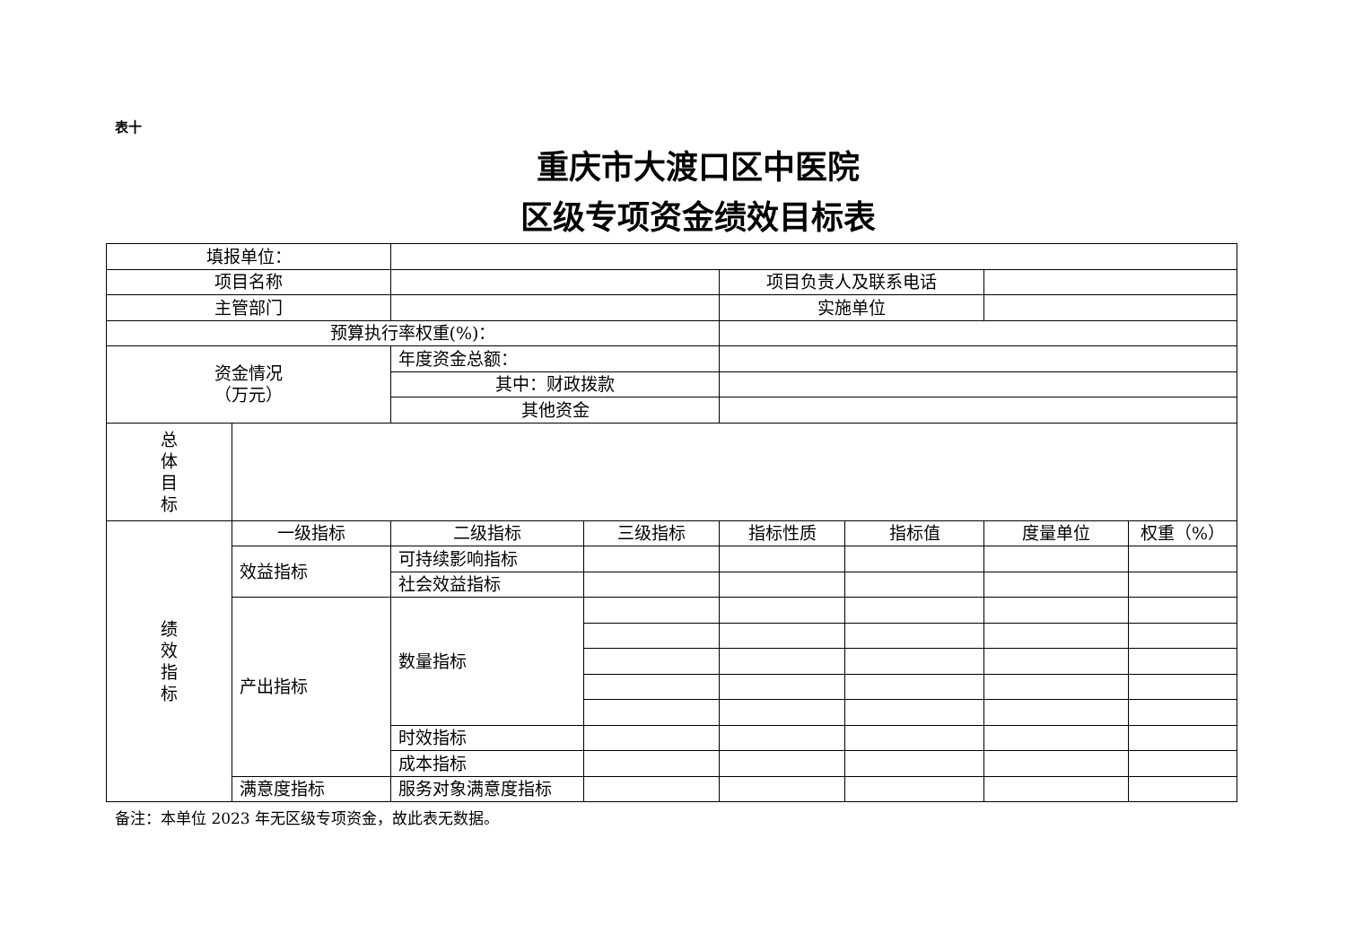表十
重庆市大渡口区中医院
区级专项资金绩效目标表
| 填报单位： | | | | | | | |
| 项目名称 | | | | 项目负责人及联系电话 | | | |
| 主管部门 | | | | 实施单位 | | | |
| 预算执行率权重(%)： | | | | | | | |
| 资金情况 （万元） | | 年度资金总额： | | | | | |
| | | 其中：财政拨款 | | | | | |
| | | 其他资金 | | | | | |
| 总 体 目 标 | | | | | | | |
| 绩 效 指 标 | 一级指标 | 二级指标 | 三级指标 | 指标性质 | 指标值 | 度量单位 | 权重（%） |
| | 效益指标 | 可持续影响指标 | | | | | |
| | | 社会效益指标 | | | | | |
| | 产出指标 | 数量指标 | | | | | |
| | | 时效指标 | | | | | |
| | | 成本指标 | | | | | |
| | 满意度指标 | 服务对象满意度指标 | | | | | |
备注：本单位 2023 年无区级专项资金，故此表无数据。